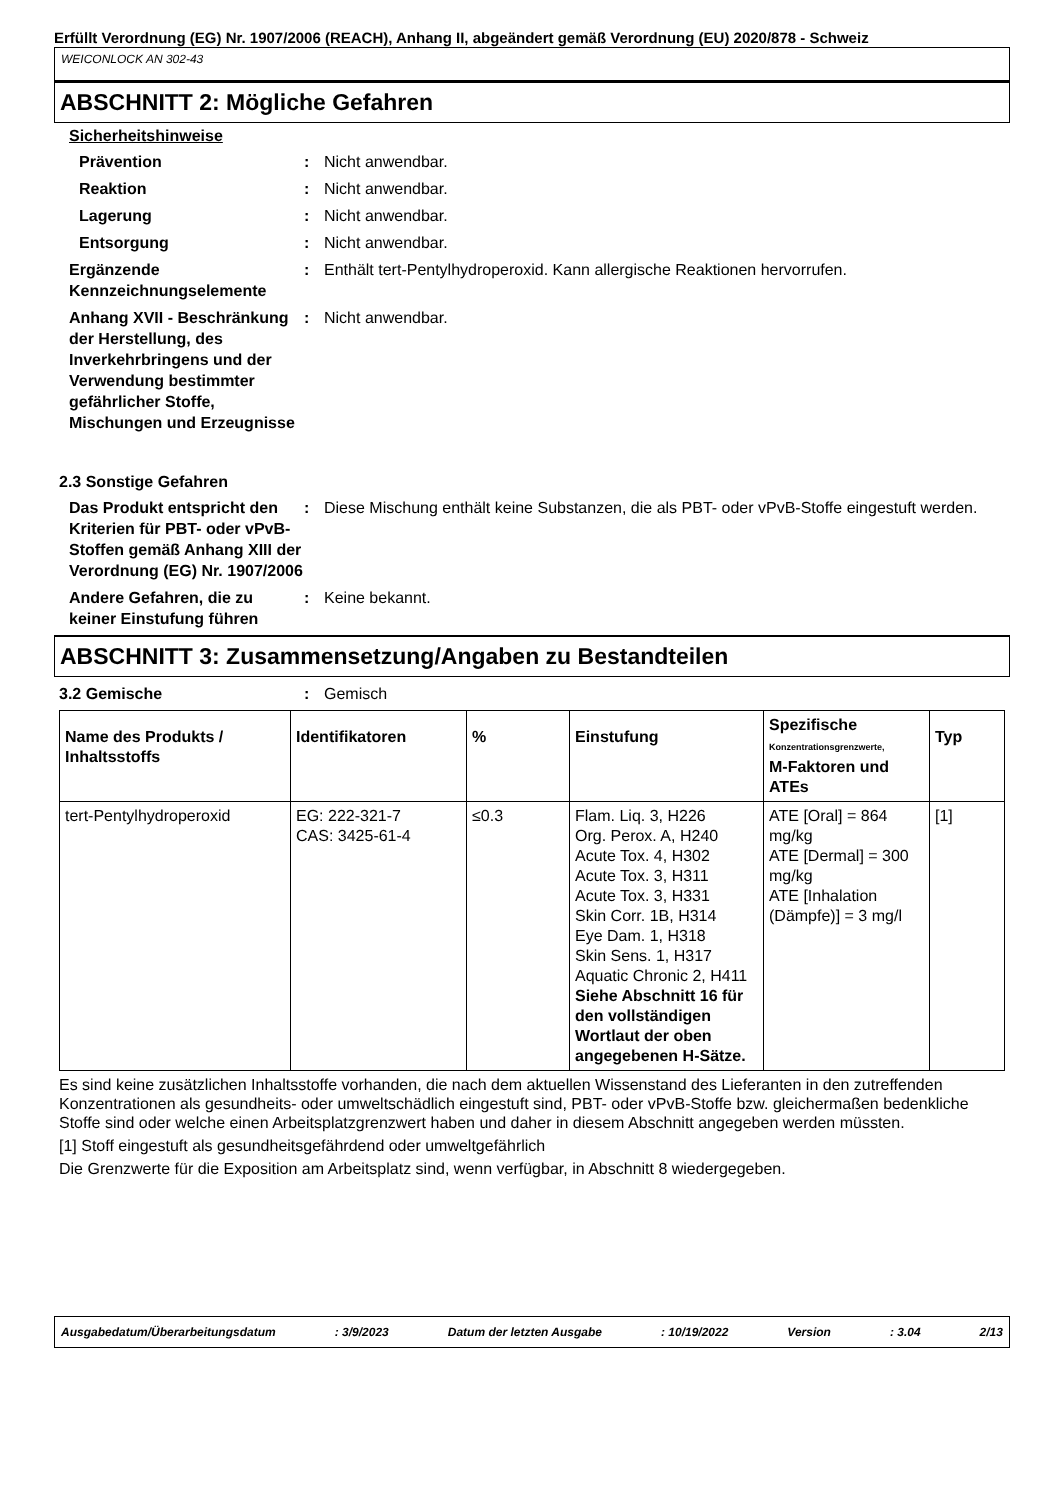Erfüllt Verordnung (EG) Nr. 1907/2006 (REACH), Anhang II, abgeändert gemäß Verordnung (EU) 2020/878 - Schweiz
WEICONLOCK AN 302-43
ABSCHNITT 2: Mögliche Gefahren
Sicherheitshinweise
Prävention : Nicht anwendbar.
Reaktion : Nicht anwendbar.
Lagerung : Nicht anwendbar.
Entsorgung : Nicht anwendbar.
Ergänzende Kennzeichnungselemente
: Enthält tert-Pentylhydroperoxid. Kann allergische Reaktionen hervorrufen.
Anhang XVII - Beschränkung der Herstellung, des Inverkehrbringens und der Verwendung bestimmter gefährlicher Stoffe, Mischungen und Erzeugnisse
: Nicht anwendbar.
2.3 Sonstige Gefahren
Das Produkt entspricht den Kriterien für PBT- oder vPvB-Stoffen gemäß Anhang XIII der Verordnung (EG) Nr. 1907/2006
: Diese Mischung enthält keine Substanzen, die als PBT- oder vPvB-Stoffe eingestuft werden.
Andere Gefahren, die zu keiner Einstufung führen
: Keine bekannt.
ABSCHNITT 3: Zusammensetzung/Angaben zu Bestandteilen
3.2 Gemische : Gemisch
| Name des Produkts / Inhaltsstoffs | Identifikatoren | % | Einstufung | Spezifische Konzentrationsgrenzwerte, M-Faktoren und ATEs | Typ |
| --- | --- | --- | --- | --- | --- |
| tert-Pentylhydroperoxid | EG: 222-321-7 CAS: 3425-61-4 | ≤0.3 | Flam. Liq. 3, H226 Org. Perox. A, H240 Acute Tox. 4, H302 Acute Tox. 3, H311 Acute Tox. 3, H331 Skin Corr. 1B, H314 Eye Dam. 1, H318 Skin Sens. 1, H317 Aquatic Chronic 2, H411 Siehe Abschnitt 16 für den vollständigen Wortlaut der oben angegebenen H-Sätze. | ATE [Oral] = 864 mg/kg ATE [Dermal] = 300 mg/kg ATE [Inhalation (Dämpfe)] = 3 mg/l | [1] |
Es sind keine zusätzlichen Inhaltsstoffe vorhanden, die nach dem aktuellen Wissenstand des Lieferanten in den zutreffenden Konzentrationen als gesundheits- oder umweltschädlich eingestuft sind, PBT- oder vPvB-Stoffe bzw. gleichermaßen bedenkliche Stoffe sind oder welche einen Arbeitsplatzgrenzwert haben und daher in diesem Abschnitt angegeben werden müssten.
[1] Stoff eingestuft als gesundheitsgefährdend oder umweltgefährlich
Die Grenzwerte für die Exposition am Arbeitsplatz sind, wenn verfügbar, in Abschnitt 8 wiedergegeben.
Ausgabedatum/Überarbeitungsdatum: 3/9/2023 Datum der letzten Ausgabe: 10/19/2022 Version: 3.04 2/13